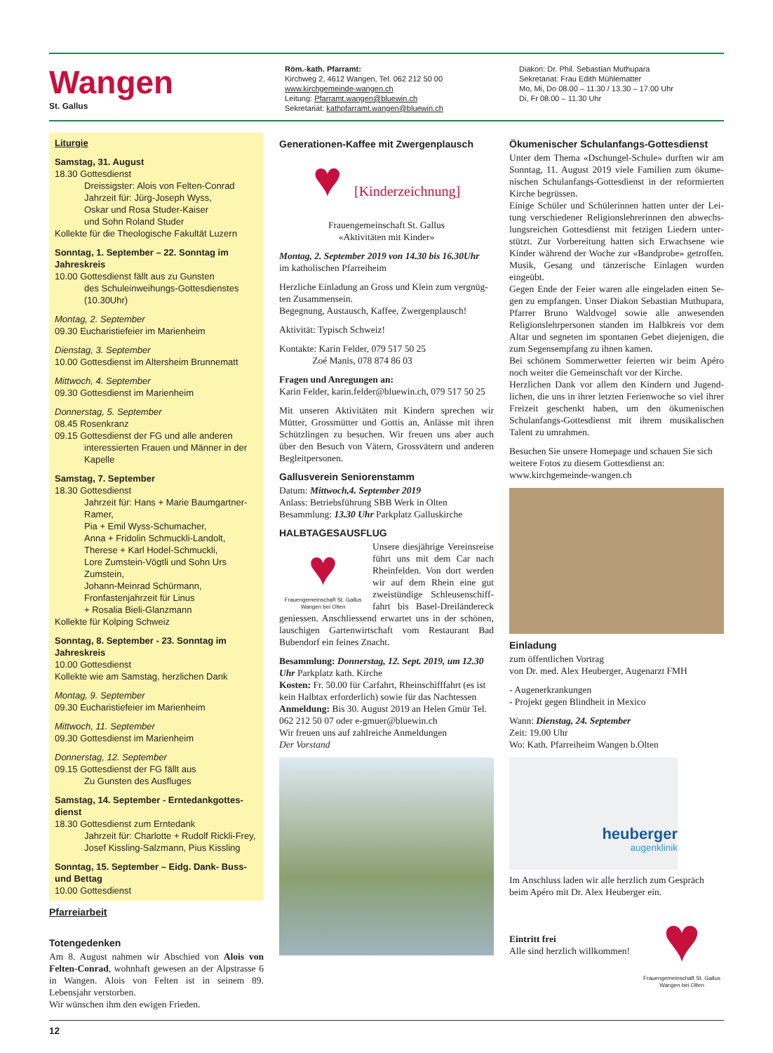Wangen
St. Gallus
Röm.-kath. Pfarramt:
Kirchweg 2, 4612 Wangen, Tel. 062 212 50 00
www.kirchgemeinde-wangen.ch
Leitung: Pfarramt.wangen@bluewin.ch
Sekretariat: kathpfarramt.wangen@bluewin.ch
Diakon: Dr. Phil. Sebastian Muthupara
Sekretariat: Frau Edith Mühlematter
Mo, Mi, Do 08.00 – 11.30 / 13.30 – 17.00 Uhr
Di, Fr 08.00 – 11.30 Uhr
Liturgie
Samstag, 31. August
18.30 Gottesdienst
Dreissigster: Alois von Felten-Conrad
Jahrzeit für: Jürg-Joseph Wyss,
Oskar und Rosa Studer-Kaiser
und Sohn Roland Studer
Kollekte für die Theologische Fakultät Luzern
Sonntag, 1. September – 22. Sonntag im Jahreskreis
10.00 Gottesdienst fällt aus zu Gunsten
des Schuleinweihungs-Gottesdienstes (10.30Uhr)
Montag, 2. September
09.30 Eucharistiefeier im Marienheim
Dienstag, 3. September
10.00 Gottesdienst im Altersheim Brunnematt
Mittwoch, 4. September
09.30 Gottesdienst im Marienheim
Donnerstag, 5. September
08.45 Rosenkranz
09.15 Gottesdienst der FG und alle anderen
interessierten Frauen und Männer in der Kapelle
Samstag, 7. September
18.30 Gottesdienst
Jahrzeit für: Hans + Marie Baumgartner-Ramer,
Pia + Emil Wyss-Schumacher,
Anna + Fridolin Schmuckli-Landolt,
Therese + Karl Hodel-Schmuckli,
Lore Zumstein-Vögtli und Sohn Urs Zumstein,
Johann-Meinrad Schürmann,
Fronfastenjahrzeit für Linus
+ Rosalia Bieli-Glanzmann
Kollekte für Kolping Schweiz
Sonntag, 8. September - 23. Sonntag im Jahreskreis
10.00 Gottesdienst
Kollekte wie am Samstag, herzlichen Dank
Montag, 9. September
09.30 Eucharistiefeier im Marienheim
Mittwoch, 11. September
09.30 Gottesdienst im Marienheim
Donnerstag, 12. September
09.15 Gottesdienst der FG fällt aus
Zu Gunsten des Ausfluges
Samstag, 14. September - Erntedankgottes­dienst
18.30 Gottesdienst zum Erntedank
Jahrzeit für: Charlotte + Rudolf Rickli-Frey,
Josef Kissling-Salzmann, Pius Kissling
Sonntag, 15. September – Eidg. Dank- Buss- und Bettag
10.00 Gottesdienst
Pfarreiarbeit
Totengedenken
Am 8. August nahmen wir Abschied von Alois von Felten-Conrad, wohnhaft gewesen an der Alpstrasse 6 in Wangen. Alois von Felten ist in seinem 89. Lebensjahr verstorben.
Wir wünschen ihm den ewigen Frieden.
Generationen-Kaffee mit Zwergenplausch
♥ [Kinderzeichnung]
Frauengemeinschaft St. Gallus
«Aktivitäten mit Kinder»
Montag, 2. September 2019 von 14.30 bis 16.30Uhr
im katholischen Pfarreiheim
Herzliche Einladung an Gross und Klein zum vergnüg­ten Zusammensein.
Begegnung, Austausch, Kaffee, Zwergenplausch!
Aktivität: Typisch Schweiz!
Kontakte: Karin Felder, 079 517 50 25
Zoé Manis, 078 874 86 03
Fragen und Anregungen an:
Karin Felder, karin.felder@bluewin.ch, 079 517 50 25
Mit unseren Aktivitäten mit Kindern sprechen wir Mütter, Grossmütter und Gottis an, Anlässe mit ihren Schützlingen zu besuchen. Wir freuen uns aber auch über den Besuch von Vätern, Grossvätern und anderen Begleitpersonen.
Gallusverein Seniorenstamm
Datum: Mittwoch,4. September 2019
Anlass: Betriebsführung SBB Werk in Olten
Besammlung: 13.30 Uhr Parkplatz Galluskirche
HALBTAGESAUSFLUG
♥
Frauengemeinschaft St. Gallus Wangen bei Olten
Unsere diesjährige Vereinsreise führt uns mit dem Car nach Rheinfelden. Von dort werden wir auf dem Rhein eine gut zweistündige Schleusenschiff­fahrt bis Basel-Dreiländereck geniessen. Anschliessend er­wartet uns in der schönen, lau­schigen Gartenwirtschaft vom Restaurant Bad Buben­dorf ein feines Znacht.
Besammlung: Donnerstag, 12. Sept. 2019, um 12.30 Uhr Parkplatz kath. Kirche
Kosten: Fr. 50.00 für Carfahrt, Rheinschifffahrt (es ist kein Halbtax erforderlich) sowie für das Nachtessen
Anmeldung: Bis 30. August 2019 an Helen Gmür Tel. 062 212 50 07 oder e-gmuer@bluewin.ch
Wir freuen uns auf zahlreiche Anmeldungen
Der Vorstand
Ökumenischer Schulanfangs-Gottesdienst
Unter dem Thema «Dschungel-Schule» durften wir am Sonntag, 11. August 2019 viele Familien zum ökume­nischen Schulanfangs-Gottesdienst in der reformierten Kirche begrüssen.
Einige Schüler und Schülerinnen hatten unter der Lei­tung verschiedener Religionslehrerinnen den abwechs­lungsreichen Gottesdienst mit fetzigen Liedern unter­stützt. Zur Vorbereitung hatten sich Erwachsene wie Kinder während der Woche zur «Bandprobe» getrof­fen. Musik, Gesang und tänzerische Einlagen wurden eingeübt.
Gegen Ende der Feier waren alle eingeladen einen Se­gen zu empfangen. Unser Diakon Sebastian Muthupa­ra, Pfarrer Bruno Waldvogel sowie alle anwesenden Religionslehrpersonen standen im Halbkreis vor dem Altar und segneten im spontanen Gebet diejenigen, die zum Segensempfang zu ihnen kamen.
Bei schönem Sommerwetter feierten wir beim Apéro noch weiter die Gemeinschaft vor der Kirche.
Herzlichen Dank vor allem den Kindern und Jugend­lichen, die uns in ihrer letzten Ferienwoche so viel ihrer Freizeit geschenkt haben, um den ökumenischen Schulanfangs-Gottesdienst mit ihrem musikalischen Talent zu umrahmen.
Besuchen Sie unsere Homepage und schauen Sie sich weitere Fotos zu diesem Gottesdienst an:
www.kirchgemeinde-wangen.ch
Einladung
zum öffentlichen Vortrag
von Dr. med. Alex Heuberger, Augenarzt FMH
- Augenerkrankungen
- Projekt gegen Blindheit in Mexico
Wann: Dienstag, 24. September
Zeit: 19.00 Uhr
Wo: Kath. Pfarreiheim Wangen b.Olten
heuberger
augenklinik
Im Anschluss laden wir alle herzlich zum Gespräch beim Apéro mit Dr. Alex Heuberger ein.
Eintritt frei
Alle sind herzlich willkommen!
♥
Frauengemeinschaft St. Gallus Wangen bei Olten
12